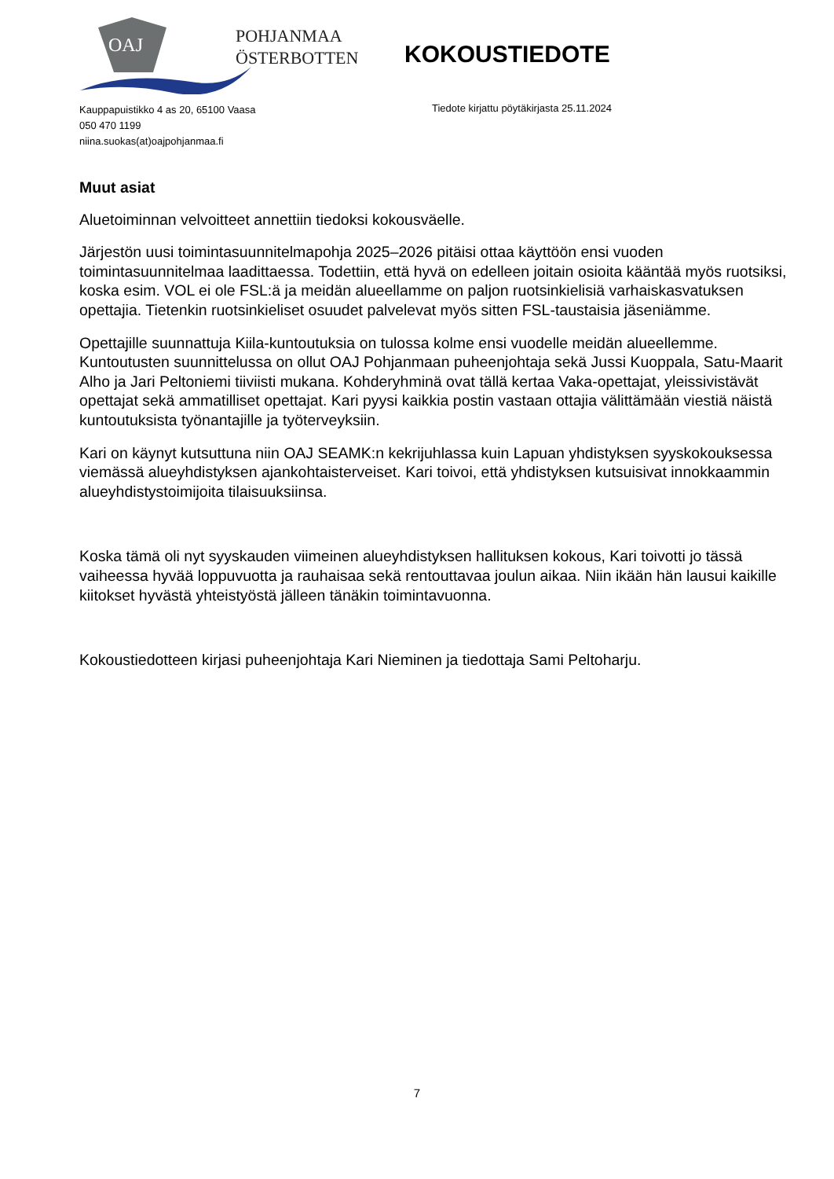OAJ
POHJANMAA
ÖSTERBOTTEN
KOKOUSTIEDOTE
Kauppapuistikko 4 as 20, 65100 Vaasa
050 470 1199
niina.suokas(at)oajpohjanmaa.fi
Tiedote kirjattu pöytäkirjasta 25.11.2024
Muut asiat
Aluetoiminnan velvoitteet annettiin tiedoksi kokousväelle.
Järjestön uusi toimintasuunnitelmapohja 2025–2026 pitäisi ottaa käyttöön ensi vuoden toimintasuunnitelmaa laadittaessa. Todettiin, että hyvä on edelleen joitain osioita kääntää myös ruotsiksi, koska esim. VOL ei ole FSL:ä ja meidän alueellamme on paljon ruotsinkielisiä varhaiskasvatuksen opettajia. Tietenkin ruotsinkieliset osuudet palvelevat myös sitten FSL-taustaisia jäseniämme.
Opettajille suunnattuja Kiila-kuntoutuksia on tulossa kolme ensi vuodelle meidän alueellemme. Kuntoutusten suunnittelussa on ollut OAJ Pohjanmaan puheenjohtaja sekä Jussi Kuoppala, Satu-Maarit Alho ja Jari Peltoniemi tiiviisti mukana. Kohderyhminä ovat tällä kertaa Vaka-opettajat, yleissivistävät opettajat sekä ammatilliset opettajat. Kari pyysi kaikkia postin vastaan ottajia välittämään viestiä näistä kuntoutuksista työnantajille ja työterveyksiin.
Kari on käynyt kutsuttuna niin OAJ SEAMK:n kekrijuhlassa kuin Lapuan yhdistyksen syyskokouksessa viemässä alueyhdistyksen ajankohtaisterveiset. Kari toivoi, että yhdistyksen kutsuisivat innokkaammin alueyhdistystoimijoita tilaisuuksiinsa.
Koska tämä oli nyt syyskauden viimeinen alueyhdistyksen hallituksen kokous, Kari toivotti jo tässä vaiheessa hyvää loppuvuotta ja rauhaisaa sekä rentouttavaa joulun aikaa. Niin ikään hän lausui kaikille kiitokset hyvästä yhteistyöstä jälleen tänäkin toimintavuonna.
Kokoustiedotteen kirjasi puheenjohtaja Kari Nieminen ja tiedottaja Sami Peltoharju.
7